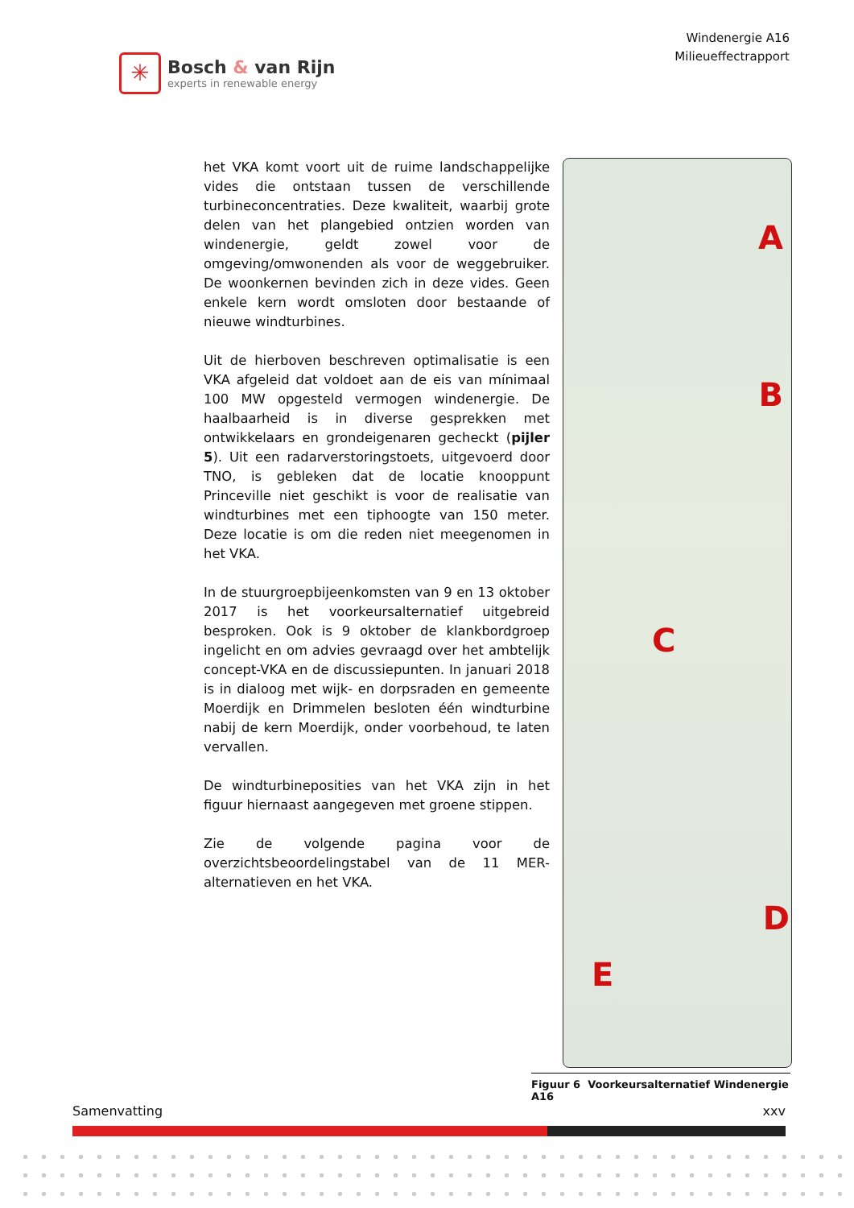✳
Bosch & van Rijn
experts in renewable energy
Windenergie A16
Milieueffectrapport
het VKA komt voort uit de ruime landschappelijke vides die ontstaan tussen de verschillende turbineconcentraties. Deze kwaliteit, waarbij grote delen van het plangebied ontzien worden van windenergie, geldt zowel voor de omgeving/omwonenden als voor de weggebruiker. De woonkernen bevinden zich in deze vides. Geen enkele kern wordt omsloten door bestaande of nieuwe windturbines.
Uit de hierboven beschreven optimalisatie is een VKA afgeleid dat voldoet aan de eis van mínimaal 100 MW opgesteld vermogen windenergie. De haalbaarheid is in diverse gesprekken met ontwikkelaars en grondeigenaren gecheckt (pijler 5). Uit een radarverstoringstoets, uitgevoerd door TNO, is gebleken dat de locatie knooppunt Princeville niet geschikt is voor de realisatie van windturbines met een tiphoogte van 150 meter. Deze locatie is om die reden niet meegenomen in het VKA.
In de stuurgroepbijeenkomsten van 9 en 13 oktober 2017 is het voorkeursalternatief uitgebreid besproken. Ook is 9 oktober de klankbordgroep ingelicht en om advies gevraagd over het ambtelijk concept-VKA en de discussiepunten. In januari 2018 is in dialoog met wijk- en dorpsraden en gemeente Moerdijk en Drimmelen besloten één windturbine nabij de kern Moerdijk, onder voorbehoud, te laten vervallen.
De windturbineposities van het VKA zijn in het figuur hiernaast aangegeven met groene stippen.
Zie de volgende pagina voor de overzichtsbeoordelingstabel van de 11 MER-alternatieven en het VKA.
A
B
C
D
E
Figuur 6 Voorkeursalternatief Windenergie A16
Samenvatting xxv